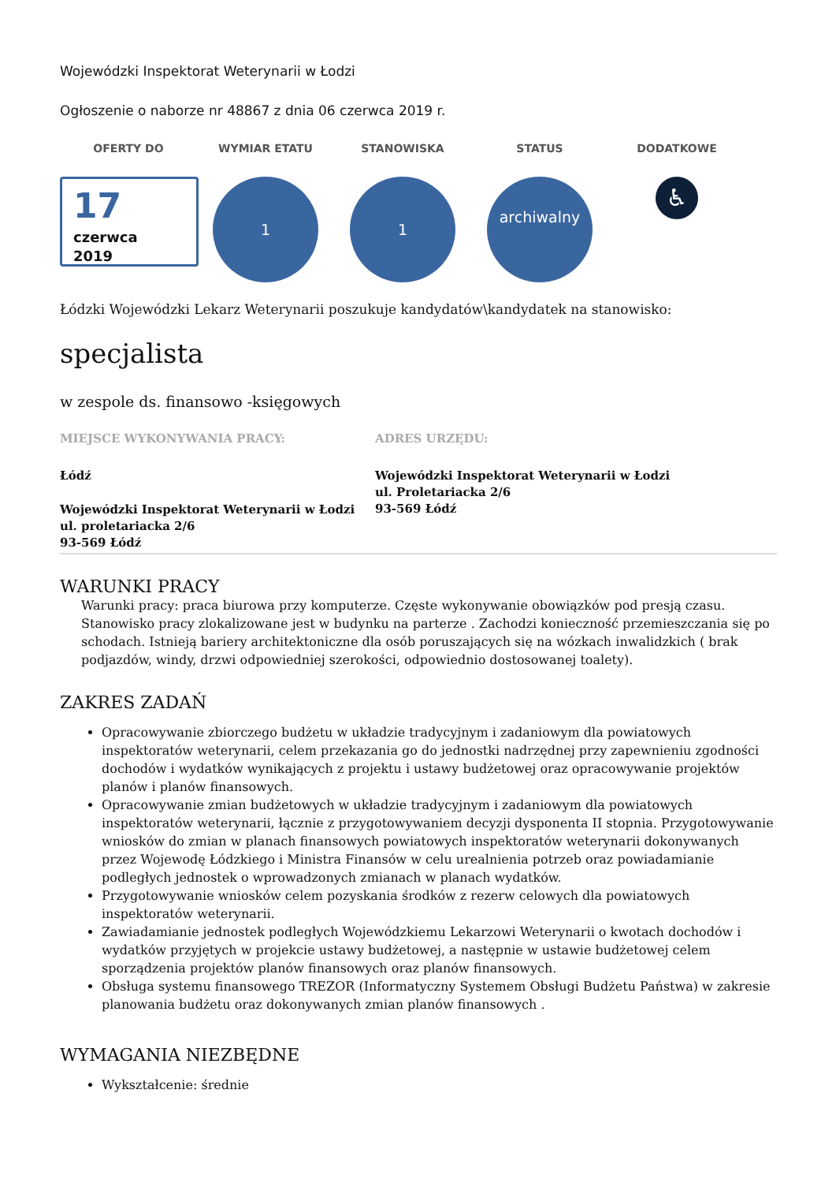Wojewódzki Inspektorat Weterynarii w Łodzi
Ogłoszenie o naborze nr 48867 z dnia 06 czerwca 2019 r.
OFERTY DO
17
czerwca
2019
WYMIAR ETATU
1
STANOWISKA
1
STATUS
archiwalny
DODATKOWE
♿
Łódzki Wojewódzki Lekarz Weterynarii poszukuje kandydatów\kandydatek na stanowisko:
specjalista
w zespole ds. finansowo -księgowych
MIEJSCE WYKONYWANIA PRACY:
Łódź
Wojewódzki Inspektorat Weterynarii w Łodzi
ul. proletariacka 2/6
93-569 Łódź
ADRES URZĘDU:
Wojewódzki Inspektorat Weterynarii w Łodzi
ul. Proletariacka 2/6
93-569 Łódź
WARUNKI PRACY
Warunki pracy: praca biurowa przy komputerze. Częste wykonywanie obowiązków pod presją czasu. Stanowisko pracy zlokalizowane jest w budynku na parterze . Zachodzi konieczność przemieszczania się po schodach. Istnieją bariery architektoniczne dla osób poruszających się na wózkach inwalidzkich ( brak podjazdów, windy, drzwi odpowiedniej szerokości, odpowiednio dostosowanej toalety).
ZAKRES ZADAŃ
Opracowywanie zbiorczego budżetu w układzie tradycyjnym i zadaniowym dla powiatowych inspektoratów weterynarii, celem przekazania go do jednostki nadrzędnej przy zapewnieniu zgodności dochodów i wydatków wynikających z projektu i ustawy budżetowej oraz opracowywanie projektów planów i planów finansowych.
Opracowywanie zmian budżetowych w układzie tradycyjnym i zadaniowym dla powiatowych inspektoratów weterynarii, łącznie z przygotowywaniem decyzji dysponenta II stopnia. Przygotowywanie wniosków do zmian w planach finansowych powiatowych inspektoratów weterynarii dokonywanych przez Wojewodę Łódzkiego i Ministra Finansów w celu urealnienia potrzeb oraz powiadamianie podległych jednostek o wprowadzonych zmianach w planach wydatków.
Przygotowywanie wniosków celem pozyskania środków z rezerw celowych dla powiatowych inspektoratów weterynarii.
Zawiadamianie jednostek podległych Wojewódzkiemu Lekarzowi Weterynarii o kwotach dochodów i wydatków przyjętych w projekcie ustawy budżetowej, a następnie w ustawie budżetowej celem sporządzenia projektów planów finansowych oraz planów finansowych.
Obsługa systemu finansowego TREZOR (Informatyczny Systemem Obsługi Budżetu Państwa) w zakresie planowania budżetu oraz dokonywanych zmian planów finansowych .
WYMAGANIA NIEZBĘDNE
Wykształcenie: średnie